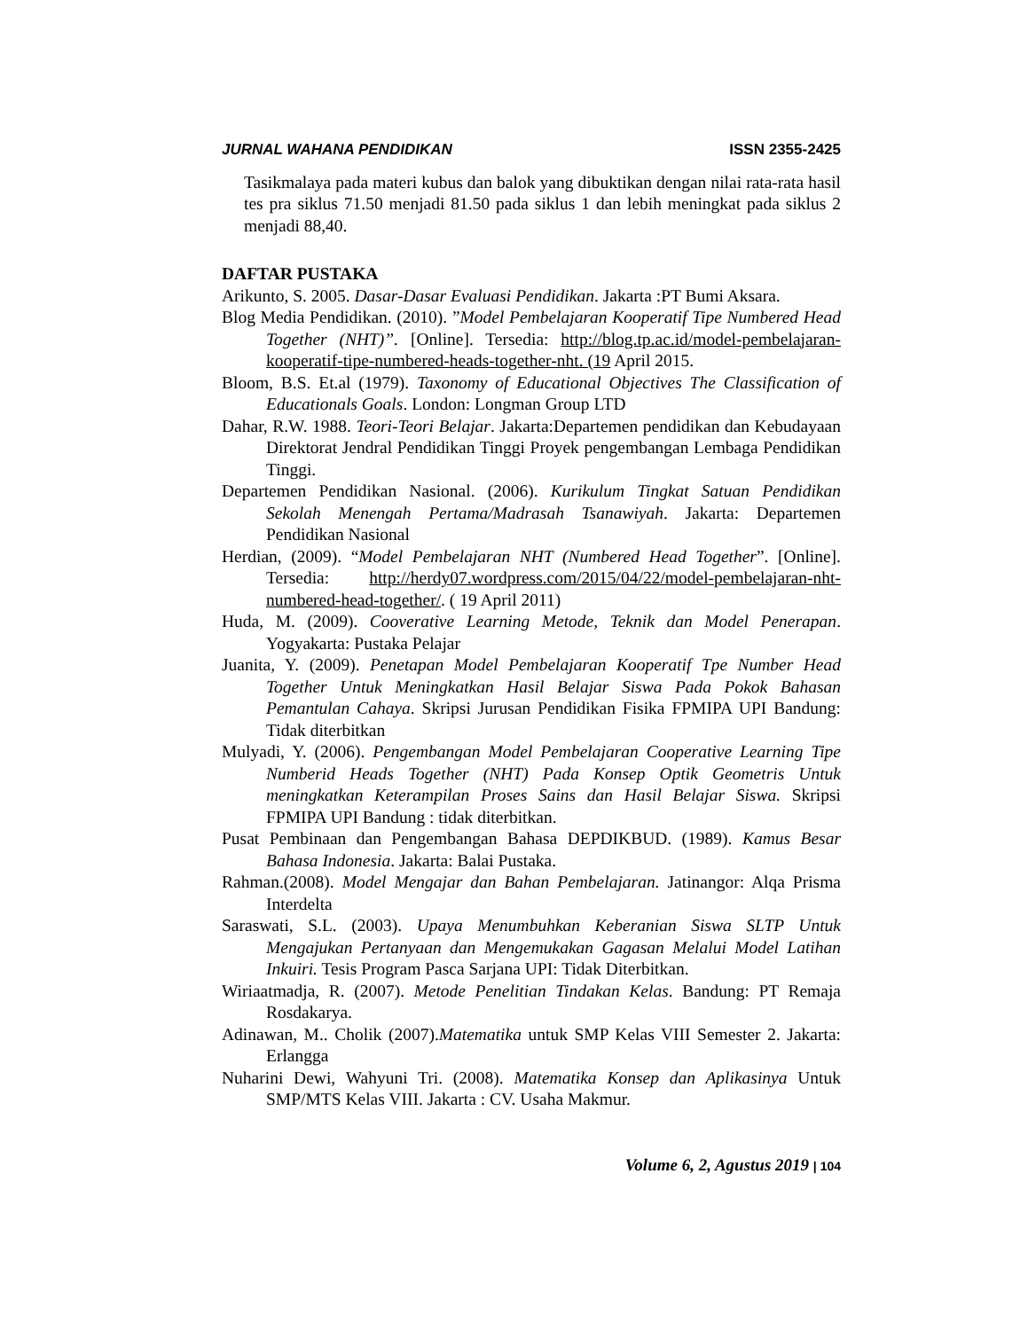JURNAL WAHANA PENDIDIKAN ISSN 2355-2425
Tasikmalaya pada materi kubus dan balok yang dibuktikan dengan nilai rata-rata hasil tes pra siklus 71.50 menjadi 81.50 pada siklus 1 dan lebih meningkat pada siklus 2 menjadi 88,40.
DAFTAR PUSTAKA
Arikunto, S. 2005. Dasar-Dasar Evaluasi Pendidikan. Jakarta :PT Bumi Aksara.
Blog Media Pendidikan. (2010). ”Model Pembelajaran Kooperatif Tipe Numbered Head Together (NHT)”. [Online]. Tersedia: http://blog.tp.ac.id/model-pembelajaran-kooperatif-tipe-numbered-heads-together-nht. (19 April 2015.
Bloom, B.S. Et.al (1979). Taxonomy of Educational Objectives The Classification of Educationals Goals. London: Longman Group LTD
Dahar, R.W. 1988. Teori-Teori Belajar. Jakarta:Departemen pendidikan dan Kebudayaan Direktorat Jendral Pendidikan Tinggi Proyek pengembangan Lembaga Pendidikan Tinggi.
Departemen Pendidikan Nasional. (2006). Kurikulum Tingkat Satuan Pendidikan Sekolah Menengah Pertama/Madrasah Tsanawiyah. Jakarta: Departemen Pendidikan Nasional
Herdian, (2009). “Model Pembelajaran NHT (Numbered Head Together”. [Online]. Tersedia: http://herdy07.wordpress.com/2015/04/22/model-pembelajaran-nht-numbered-head-together/. ( 19 April 2011)
Huda, M. (2009). Cooverative Learning Metode, Teknik dan Model Penerapan. Yogyakarta: Pustaka Pelajar
Juanita, Y. (2009). Penetapan Model Pembelajaran Kooperatif Tpe Number Head Together Untuk Meningkatkan Hasil Belajar Siswa Pada Pokok Bahasan Pemantulan Cahaya. Skripsi Jurusan Pendidikan Fisika FPMIPA UPI Bandung: Tidak diterbitkan
Mulyadi, Y. (2006). Pengembangan Model Pembelajaran Cooperative Learning Tipe Numberid Heads Together (NHT) Pada Konsep Optik Geometris Untuk meningkatkan Keterampilan Proses Sains dan Hasil Belajar Siswa. Skripsi FPMIPA UPI Bandung : tidak diterbitkan.
Pusat Pembinaan dan Pengembangan Bahasa DEPDIKBUD. (1989). Kamus Besar Bahasa Indonesia. Jakarta: Balai Pustaka.
Rahman.(2008). Model Mengajar dan Bahan Pembelajaran. Jatinangor: Alqa Prisma Interdelta
Saraswati, S.L. (2003). Upaya Menumbuhkan Keberanian Siswa SLTP Untuk Mengajukan Pertanyaan dan Mengemukakan Gagasan Melalui Model Latihan Inkuiri. Tesis Program Pasca Sarjana UPI: Tidak Diterbitkan.
Wiriaatmadja, R. (2007). Metode Penelitian Tindakan Kelas. Bandung: PT Remaja Rosdakarya.
Adinawan, M.. Cholik (2007).Matematika untuk SMP Kelas VIII Semester 2. Jakarta: Erlangga
Nuharini Dewi, Wahyuni Tri. (2008). Matematika Konsep dan Aplikasinya Untuk SMP/MTS Kelas VIII. Jakarta : CV. Usaha Makmur.
Volume 6, 2, Agustus 2019 | 104